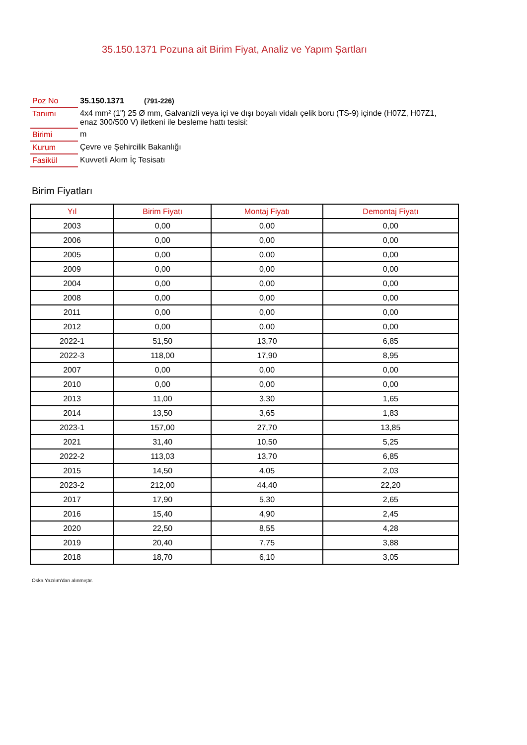35.150.1371 Pozuna ait Birim Fiyat, Analiz ve Yapım Şartları
| Poz No | 35.150.1371 (791-226) |
| Tanımı | 4x4 mm² (1") 25 Ø mm, Galvanizli veya içi ve dışı boyalı vidalı çelik boru (TS-9) içinde (H07Z, H07Z1, enaz 300/500 V) iletkeni ile besleme hattı tesisi: |
| Birimi | m |
| Kurum | Çevre ve Şehircilik Bakanlığı |
| Fasikül | Kuvvetli Akım İç Tesisatı |
Birim Fiyatları
| Yıl | Birim Fiyatı | Montaj Fiyatı | Demontaj Fiyatı |
| --- | --- | --- | --- |
| 2003 | 0,00 | 0,00 | 0,00 |
| 2006 | 0,00 | 0,00 | 0,00 |
| 2005 | 0,00 | 0,00 | 0,00 |
| 2009 | 0,00 | 0,00 | 0,00 |
| 2004 | 0,00 | 0,00 | 0,00 |
| 2008 | 0,00 | 0,00 | 0,00 |
| 2011 | 0,00 | 0,00 | 0,00 |
| 2012 | 0,00 | 0,00 | 0,00 |
| 2022-1 | 51,50 | 13,70 | 6,85 |
| 2022-3 | 118,00 | 17,90 | 8,95 |
| 2007 | 0,00 | 0,00 | 0,00 |
| 2010 | 0,00 | 0,00 | 0,00 |
| 2013 | 11,00 | 3,30 | 1,65 |
| 2014 | 13,50 | 3,65 | 1,83 |
| 2023-1 | 157,00 | 27,70 | 13,85 |
| 2021 | 31,40 | 10,50 | 5,25 |
| 2022-2 | 113,03 | 13,70 | 6,85 |
| 2015 | 14,50 | 4,05 | 2,03 |
| 2023-2 | 212,00 | 44,40 | 22,20 |
| 2017 | 17,90 | 5,30 | 2,65 |
| 2016 | 15,40 | 4,90 | 2,45 |
| 2020 | 22,50 | 8,55 | 4,28 |
| 2019 | 20,40 | 7,75 | 3,88 |
| 2018 | 18,70 | 6,10 | 3,05 |
Oska Yazılım'dan alınmıştır.